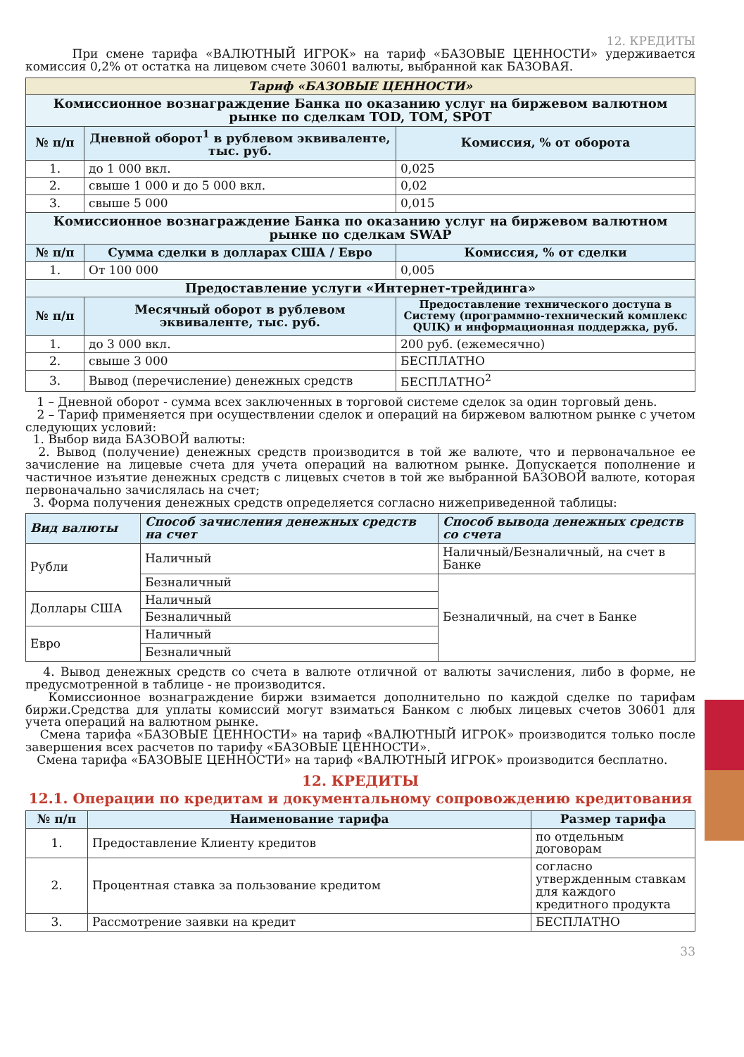12. КРЕДИТЫ
При смене тарифа «ВАЛЮТНЫЙ ИГРОК» на тариф «БАЗОВЫЕ ЦЕННОСТИ» удерживается комиссия 0,2% от остатка на лицевом счете 30601 валюты, выбранной как БАЗОВАЯ.
| Тариф «БАЗОВЫЕ ЦЕННОСТИ» | | |
| Комиссионное вознаграждение Банка по оказанию услуг на биржевом валютном рынке по сделкам TOD, TOM, SPOT | | |
| № п/п | Дневной оборот<sup>1</sup> в рублевом эквиваленте, тыс. руб. | Комиссия, % от оборота |
| 1. | до 1 000 вкл. | 0,025 |
| 2. | свыше 1 000 и до 5 000 вкл. | 0,02 |
| 3. | свыше 5 000 | 0,015 |
| Комиссионное вознаграждение Банка по оказанию услуг на биржевом валютном рынке по сделкам SWAP | | |
| № п/п | Сумма сделки в долларах США / Евро | Комиссия, % от сделки |
| 1. | От 100 000 | 0,005 |
| Предоставление услуги «Интернет-трейдинга» | | |
| № п/п | Месячный оборот в рублевом эквиваленте, тыс. руб. | Предоставление технического доступа в Систему (программно-технический комплекс QUIK) и информационная поддержка, руб. |
| 1. | до 3 000 вкл. | 200 руб. (ежемесячно) |
| 2. | свыше 3 000 | БЕСПЛАТНО |
| 3. | Вывод (перечисление) денежных средств | БЕСПЛАТНО<sup>2</sup> |
1 – Дневной оборот - сумма всех заключенных в торговой системе сделок за один торговый день.
2 – Тариф применяется при осуществлении сделок и операций на биржевом валютном рынке с учетом следующих условий:
1. Выбор вида БАЗОВОЙ валюты:
2. Вывод (получение) денежных средств производится в той же валюте, что и первоначальное ее зачисление на лицевые счета для учета операций на валютном рынке. Допускается пополнение и частичное изъятие денежных средств с лицевых счетов в той же выбранной БАЗОВОЙ валюте, которая первоначально зачислялась на счет;
3. Форма получения денежных средств определяется согласно нижеприведенной таблицы:
| Вид валюты | Способ зачисления денежных средств на счет | Способ вывода денежных средств со счета |
| --- | --- | --- |
| Рубли | Наличный | Наличный/Безналичный, на счет в Банке |
| | Безналичный | Безналичный, на счет в Банке |
| Доллары США | Наличный | |
| | Безналичный | |
| Евро | Наличный | |
| | Безналичный | |
4. Вывод денежных средств со счета в валюте отличной от валюты зачисления, либо в форме, не предусмотренной в таблице - не производится.
Комиссионное вознаграждение биржи взимается дополнительно по каждой сделке по тарифам биржи.Средства для уплаты комиссий могут взиматься Банком с любых лицевых счетов 30601 для учета операций на валютном рынке.
Смена тарифа «БАЗОВЫЕ ЦЕННОСТИ» на тариф «ВАЛЮТНЫЙ ИГРОК» производится только после завершения всех расчетов по тарифу «БАЗОВЫЕ ЦЕННОСТИ».
Смена тарифа «БАЗОВЫЕ ЦЕННОСТИ» на тариф «ВАЛЮТНЫЙ ИГРОК» производится бесплатно.
12. КРЕДИТЫ
12.1. Операции по кредитам и документальному сопровождению кредитования
| № п/п | Наименование тарифа | Размер тарифа |
| --- | --- | --- |
| 1. | Предоставление Клиенту кредитов | по отдельным договорам |
| 2. | Процентная ставка за пользование кредитом | согласно утвержденным ставкам для каждого кредитного продукта |
| 3. | Рассмотрение заявки на кредит | БЕСПЛАТНО |
33